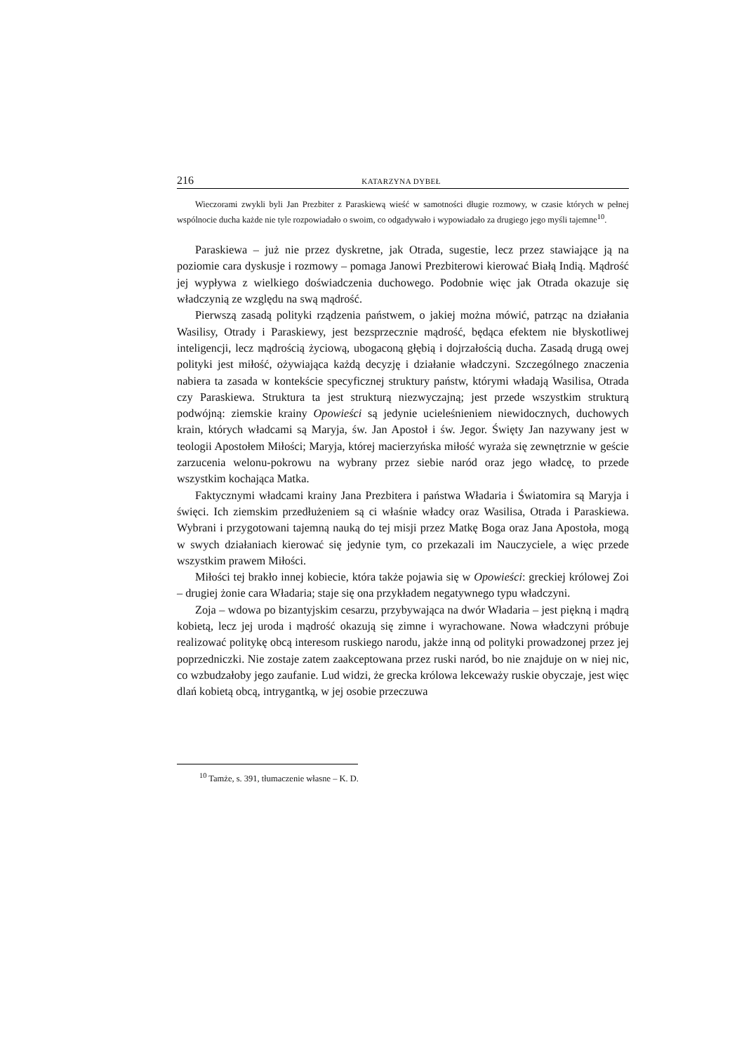216 KATARZYNA DYBEŁ
Wieczorami zwykli byli Jan Prezbiter z Paraskiewą wieść w samotności długie rozmowy, w czasie których w pełnej wspólnocie ducha każde nie tyle rozpowiadało o swoim, co odgadywało i wypowiadało za drugiego jego myśli tajemne<sup>10</sup>.
Paraskiewa – już nie przez dyskretne, jak Otrada, sugestie, lecz przez stawiające ją na poziomie cara dyskusje i rozmowy – pomaga Janowi Prezbiterowi kierować Białą Indią. Mądrość jej wypływa z wielkiego doświadczenia duchowego. Podobnie więc jak Otrada okazuje się władczynią ze względu na swą mądrość.
Pierwszą zasadą polityki rządzenia państwem, o jakiej można mówić, patrząc na działania Wasilisy, Otrady i Paraskiewy, jest bezsprzecznie mądrość, będąca efektem nie błyskotliwej inteligencji, lecz mądrością życiową, ubogaconą głębią i dojrzałością ducha. Zasadą drugą owej polityki jest miłość, ożywiająca każdą decyzję i działanie władczyni. Szczególnego znaczenia nabiera ta zasada w kontekście specyficznej struktury państw, którymi władają Wasilisa, Otrada czy Paraskiewa. Struktura ta jest strukturą niezwyczajną; jest przede wszystkim strukturą podwójną: ziemskie krainy Opowieści są jedynie ucieleśnieniem niewidocznych, duchowych krain, których władcami są Maryja, św. Jan Apostoł i św. Jegor. Święty Jan nazywany jest w teologii Apostołem Miłości; Maryja, której macierzyńska miłość wyraża się zewnętrznie w geście zarzucenia welonu-pokrowu na wybrany przez siebie naród oraz jego władcę, to przede wszystkim kochająca Matka.
Faktycznymi władcami krainy Jana Prezbitera i państwa Władaria i Światomira są Maryja i święci. Ich ziemskim przedłużeniem są ci właśnie władcy oraz Wasilisa, Otrada i Paraskiewa. Wybrani i przygotowani tajemną nauką do tej misji przez Matkę Boga oraz Jana Apostoła, mogą w swych działaniach kierować się jedynie tym, co przekazali im Nauczyciele, a więc przede wszystkim prawem Miłości.
Miłości tej brakło innej kobiecie, która także pojawia się w Opowieści: greckiej królowej Zoi – drugiej żonie cara Władaria; staje się ona przykładem negatywnego typu władczyni.
Zoja – wdowa po bizantyjskim cesarzu, przybywająca na dwór Władaria – jest piękną i mądrą kobietą, lecz jej uroda i mądrość okazują się zimne i wyrachowane. Nowa władczyni próbuje realizować politykę obcą interesom ruskiego narodu, jakże inną od polityki prowadzonej przez jej poprzedniczki. Nie zostaje zatem zaakceptowana przez ruski naród, bo nie znajduje on w niej nic, co wzbudzałoby jego zaufanie. Lud widzi, że grecka królowa lekceważy ruskie obyczaje, jest więc dlań kobietą obcą, intrygantką, w jej osobie przeczuwa
<sup>10</sup> Tamże, s. 391, tłumaczenie własne – K. D.